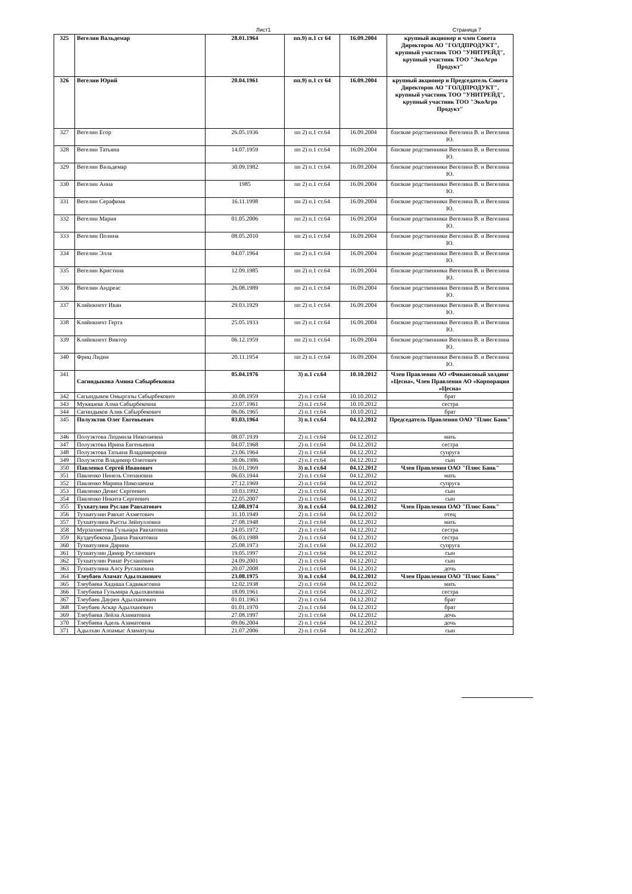Лист1 Страница 7
| 325 | Вегелин Вальдемар | 28.01.1964 | пп.9) п.1 ст 64 | 16.09.2004 | крупный акционер и член Совета Директоров АО "ГОЛДПРОДУКТ", крупный участник ТОО "УНИТРЕЙД", крупный участник ТОО "ЭкоАгро Продукт" |
| 326 | Вегелин Юрий | 20.04.1961 | пп.9) п.1 ст 64 | 16.09.2004 | крупный акционер и Председатель Совета Директоров АО "ГОЛДПРОДУКТ", крупный участник ТОО "УНИТРЕЙД", крупный участник ТОО "ЭкоАгро Продукт" |
| 327 | Вегелин Егор | 26.05.1936 | пп 2) п.1 ст.64 | 16.09.2004 | близкие родственники Вегелина В. и Вегелина Ю. |
| 328 | Вегелин Татьяна | 14.07.1959 | пп 2) п.1 ст.64 | 16.09.2004 | близкие родственники Вегелина В. и Вегелина Ю. |
| 329 | Вегелин Вальдемар | 30.09.1982 | пп 2) п.1 ст.64 | 16.09.2004 | близкие родственники Вегелина В. и Вегелина Ю. |
| 330 | Вегелин Анна | 1985 | пп 2) п.1 ст.64 | 16.09.2004 | близкие родственники Вегелина В. и Вегелина Ю. |
| 331 | Вегелин Серафима | 16.11.1998 | пп 2) п.1 ст.64 | 16.09.2004 | близкие родственники Вегелина В. и Вегелина Ю. |
| 332 | Вегелин Мария | 01.05.2006 | пп 2) п.1 ст.64 | 16.09.2004 | близкие родственники Вегелина В. и Вегелина Ю. |
| 333 | Вегелин Полина | 08.05.2010 | пп 2) п.1 ст.64 | 16.09.2004 | близкие родственники Вегелина В. и Вегелина Ю. |
| 334 | Вегелин Элла | 04.07.1964 | пп 2) п.1 ст.64 | 16.09.2004 | близкие родственники Вегелина В. и Вегелина Ю. |
| 335 | Вегелин Кристина | 12.09.1985 | пп 2) п.1 ст.64 | 16.09.2004 | близкие родственники Вегелина В. и Вегелина Ю. |
| 336 | Вегелин Андреас | 26.08.1989 | пп 2) п.1 ст.64 | 16.09.2004 | близкие родственники Вегелина В. и Вегелина Ю. |
| 337 | Кляйнкнехт Иван | 29.03.1929 | пп 2) п.1 ст.64 | 16.09.2004 | близкие родственники Вегелина В. и Вегелина Ю. |
| 338 | Кляйнкнехт Герта | 25.05.1933 | пп 2) п.1 ст.64 | 16.09.2004 | близкие родственники Вегелина В. и Вегелина Ю. |
| 339 | Кляйнкнехт Виктор | 06.12.1959 | пп 2) п.1 ст.64 | 16.09.2004 | близкие родственники Вегелина В. и Вегелина Ю. |
| 340 | Фриц Лидия | 20.11.1954 | пп 2) п.1 ст.64 | 16.09.2004 | близкие родственники Вегелина В. и Вегелина Ю. |
| 341 | Сагиндыкова Амина Сабырбековна | 05.04.1976 | 3) п.1 ст.64 | 10.10.2012 | Член Правления АО «Финансовый холдинг «Цесна», Член Правления АО «Корпорация «Цесна» |
| 342 | Сагындыков Омыргазы Сабырбекович | 30.08.1959 | 2) п.1 ст.64 | 10.10.2012 | брат |
| 343 | Мукашева Алма Сабырбековна | 23.07.1961 | 2) п.1 ст.64 | 10.10.2012 | сестра |
| 344 | Сагиндыков Алик Сабырбекович | 06.06.1965 | 2) п.1 ст.64 | 10.10.2012 | брат |
| 345 | Полуэктов Олег Евгеньевич | 03.03.1964 | 3) п.1 ст.64 | 04.12.2012 | Председатель Правления ОАО "Плюс Банк" |
| 346 | Полуэктова Людмила Николаевна | 08.07.1939 | 2) п.1 ст.64 | 04.12.2012 | мать |
| 347 | Полуэктова Ирина Евгеньевна | 04.07.1968 | 2) п.1 ст.64 | 04.12.2012 | сестра |
| 348 | Полуэктова Татьяна Владимировна | 23.06.1964 | 2) п.1 ст.64 | 04.12.2012 | супруга |
| 349 | Полуэктов Владимир Олегович | 30.06.1986 | 2) п.1 ст.64 | 04.12.2012 | сын |
| 350 | Павленко Сергей Иванович | 16.01.1969 | 3) п.1 ст.64 | 04.12.2012 | Член Правления ОАО "Плюс Банк" |
| 351 | Павленко Нинель Степановна | 06.03.1944 | 2) п.1 ст.64 | 04.12.2012 | мать |
| 352 | Павленко Марина Николаевна | 27.12.1969 | 2) п.1 ст.64 | 04.12.2012 | супруга |
| 353 | Павленко Денис Сергеевич | 10.03.1992 | 2) п.1 ст.64 | 04.12.2012 | сын |
| 354 | Павленко Никита Сергеевич | 22.05.2007 | 2) п.1 ст.64 | 04.12.2012 | сын |
| 355 | Тухватулин Руслан Равхатович | 12.08.1974 | 3) п.1 ст.64 | 04.12.2012 | Член Правления ОАО "Плюс Банк" |
| 356 | Тухватулин Равхат Ахметович | 31.10.1949 | 2) п.1 ст.64 | 04.12.2012 | отец |
| 357 | Тухватулина Рысты Зейнулловна | 27.08.1948 | 2) п.1 ст.64 | 04.12.2012 | мать |
| 358 | Мурзахметова Гульнара Равхатовна | 24.05.1972 | 2) п.1 ст.64 | 04.12.2012 | сестра |
| 359 | Куздеубекова Диана Равхатовна | 06.03.1988 | 2) п.1 ст.64 | 04.12.2012 | сестра |
| 360 | Тухватулина Дарина | 25.08.1973 | 2) п.1 ст.64 | 04.12.2012 | супруга |
| 361 | Тухватулин Дамир Русланович | 19.05.1997 | 2) п.1 ст.64 | 04.12.2012 | сын |
| 362 | Тухватулин Ринат Русланович | 24.09.2001 | 2) п.1 ст.64 | 04.12.2012 | сын |
| 363 | Тухватулина Алсу Руслановна | 20.07.2008 | 2) п.1 ст.64 | 04.12.2012 | дочь |
| 364 | Тлеубаев Азамат Адылханович | 23.08.1975 | 3) п.1 ст.64 | 04.12.2012 | Член Правления ОАО "Плюс Банк" |
| 365 | Тлеубаева Хадиша Садвакасовна | 12.02.1938 | 2) п.1 ст.64 | 04.12.2012 | мать |
| 366 | Тлеубаева Гульмира Адылхановна | 18.09.1961 | 2) п.1 ст.64 | 04.12.2012 | сестра |
| 367 | Тлеубаев Даурен Адылханович | 01.01.1963 | 2) п.1 ст.64 | 04.12.2012 | брат |
| 368 | Тлеубаев Аскар Адылханович | 01.01.1970 | 2) п.1 ст.64 | 04.12.2012 | брат |
| 369 | Тлеубаева Лейла Азаматовна | 27.08.1997 | 2) п.1 ст.64 | 04.12.2012 | дочь |
| 370 | Тлеубаева Адель Азаматовна | 09.06.2004 | 2) п.1 ст.64 | 04.12.2012 | дочь |
| 371 | Адылхан Алпамыс Азаматулы | 21.07.2006 | 2) п.1 ст.64 | 04.12.2012 | сын |